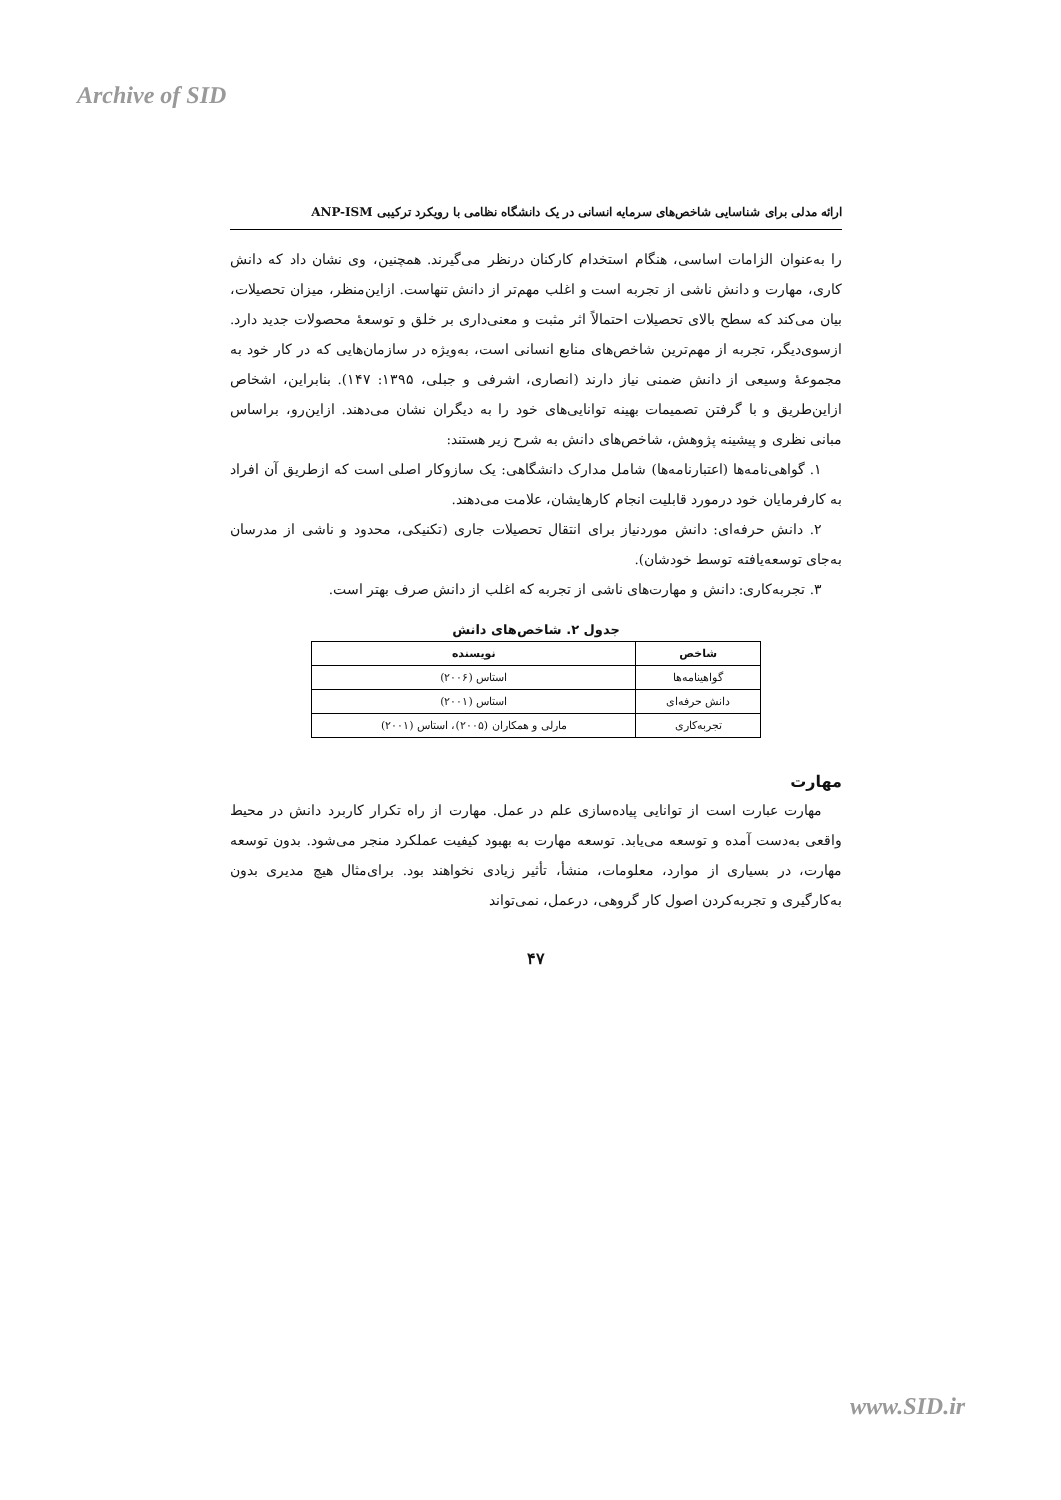Archive of SID
ارائه مدلی برای شناسایی شاخص‌های سرمایه انسانی در یک دانشگاه نظامی با رویکرد ترکیبی ANP-ISM
را به‌عنوان الزامات اساسی، هنگام استخدام کارکنان درنظر می‌گیرند. همچنین، وی نشان داد که دانش کاری، مهارت و دانش ناشی از تجربه است و اغلب مهم‌تر از دانش تنهاست. ازاین‌منظر، میزان تحصیلات، بیان می‌کند که سطح بالای تحصیلات احتمالاً اثر مثبت و معنی‌داری بر خلق و توسعۀ محصولات جدید دارد. ازسوی‌دیگر، تجربه از مهم‌ترین شاخص‌های منابع انسانی است، به‌ویژه در سازمان‌هایی که در کار خود به مجموعۀ وسیعی از دانش ضمنی نیاز دارند (انصاری، اشرفی و جبلی، ۱۳۹۵: ۱۴۷). بنابراین، اشخاص ازاین‌طریق و با گرفتن تصمیمات بهینه توانایی‌های خود را به دیگران نشان می‌دهند. ازاین‌رو، براساس مبانی نظری و پیشینه پژوهش، شاخص‌های دانش به شرح زیر هستند:
۱. گواهی‌نامه‌ها (اعتبارنامه‌ها) شامل مدارک دانشگاهی: یک سازوکار اصلی است که ازطریق آن افراد به کارفرمایان خود درمورد قابلیت انجام کارهایشان، علامت می‌دهند.
۲. دانش حرفه‌ای: دانش موردنیاز برای انتقال تحصیلات جاری (تکنیکی، محدود و ناشی از مدرسان به‌جای توسعه‌یافته توسط خودشان).
۳. تجربه‌کاری: دانش و مهارت‌های ناشی از تجربه که اغلب از دانش صرف بهتر است.
جدول ۲. شاخص‌های دانش
| شاخص | نویسنده |
| --- | --- |
| گواهینامه‌ها | استاس (۲۰۰۶) |
| دانش حرفه‌ای | استاس (۲۰۰۱) |
| تجربه‌کاری | مارلی و همکاران (۲۰۰۵)، استاس (۲۰۰۱) |
مهارت
مهارت عبارت است از توانایی پیاده‌سازی علم در عمل. مهارت از راه تکرار کاربرد دانش در محیط واقعی به‌دست آمده و توسعه می‌یابد. توسعه مهارت به بهبود کیفیت عملکرد منجر می‌شود. بدون توسعه مهارت، در بسیاری از موارد، معلومات، منشأ، تأثیر زیادی نخواهند بود. برای‌مثال هیچ مدیری بدون به‌کارگیری و تجربه‌کردن اصول کار گروهی، درعمل، نمی‌تواند
۴۷
www.SID.ir